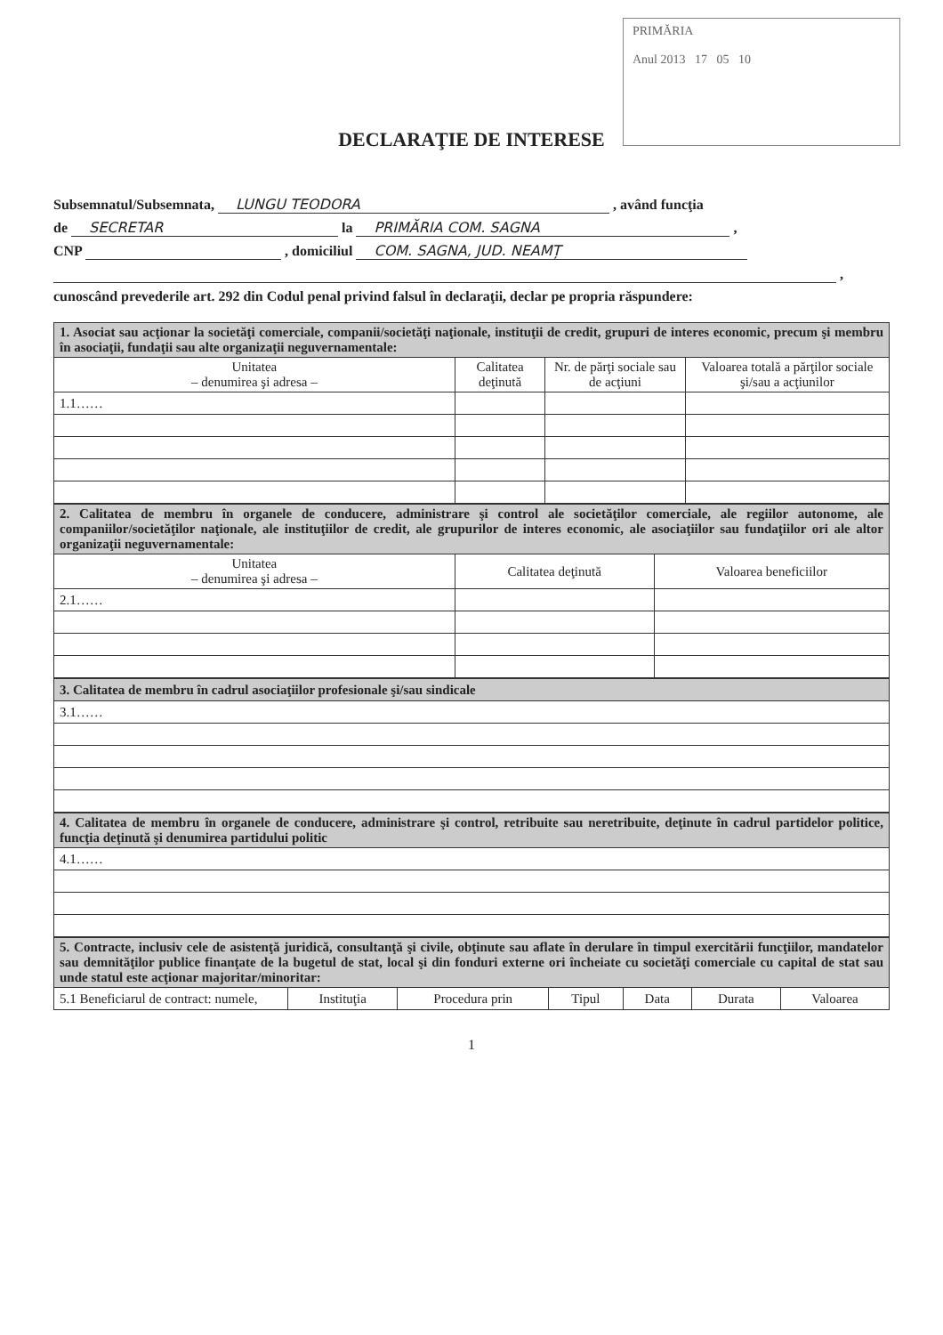PRIMĂRIA
Anul 2013 17 05 10
DECLARAŢIE DE INTERESE
Subsemnatul/Subsemnata, LUNGU TEODORA , având funcţia
de SECRETAR la PRIMĂRIA COM. SAGNA ,
CNP , domiciliul COM. SAGNA, JUD. NEAMȚ
,
cunoscând prevederile art. 292 din Codul penal privind falsul în declaraţii, declar pe propria răspundere:
| 1. Asociat sau acţionar la societăţi comerciale, companii/societăţi naţionale, instituţii de credit, grupuri de interes economic, precum şi membru în asociaţii, fundaţii sau alte organizaţii neguvernamentale: | | | |
| Unitatea – denumirea şi adresa – | Calitatea deţinută | Nr. de părţi sociale sau de acţiuni | Valoarea totală a părţilor sociale şi/sau a acţiunilor |
| 1.1…… | | | |
| 2. Calitatea de membru în organele de conducere, administrare şi control ale societăţilor comerciale, ale regiilor autonome, ale companiilor/societăţilor naţionale, ale instituţiilor de credit, ale grupurilor de interes economic, ale asociaţiilor sau fundaţiilor ori ale altor organizaţii neguvernamentale: | | |
| Unitatea – denumirea şi adresa – | Calitatea deţinută | Valoarea beneficiilor |
| 2.1…… | | |
| 3. Calitatea de membru în cadrul asociaţiilor profesionale şi/sau sindicale |
| 3.1…… |
| 4. Calitatea de membru în organele de conducere, administrare şi control, retribuite sau neretribuite, deţinute în cadrul partidelor politice, funcţia deţinută şi denumirea partidului politic |
| 4.1…… |
| 5. Contracte, inclusiv cele de asistenţă juridică, consultanţă şi civile, obţinute sau aflate în derulare în timpul exercitării funcţiilor, mandatelor sau demnităţilor publice finanţate de la bugetul de stat, local şi din fonduri externe ori încheiate cu societăţi comerciale cu capital de stat sau unde statul este acţionar majoritar/minoritar: | | | | | | |
| 5.1 Beneficiarul de contract: numele, | Instituţia | Procedura prin | Tipul | Data | Durata | Valoarea |
1